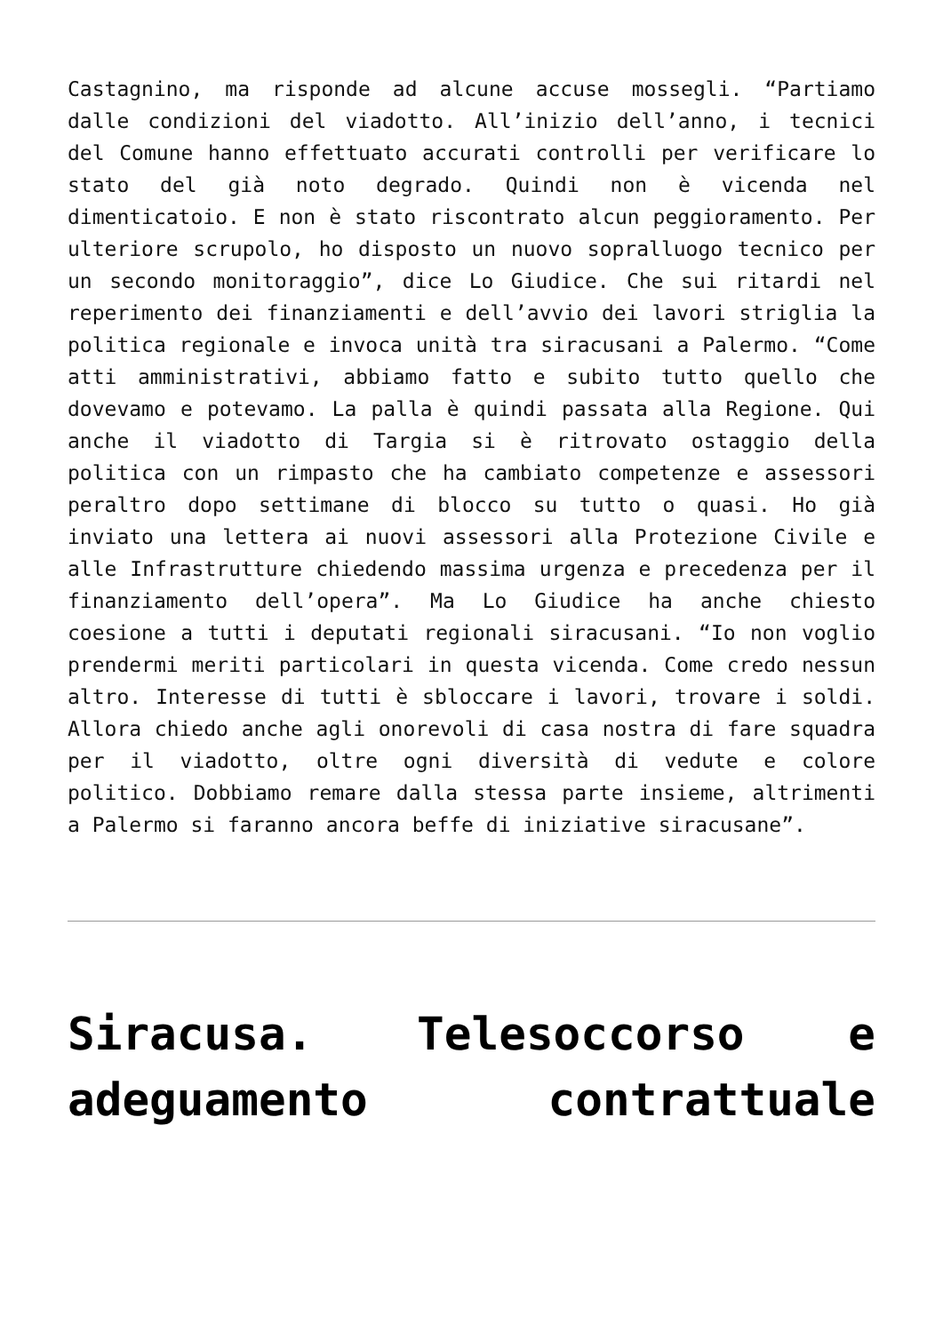Castagnino, ma risponde ad alcune accuse mossegli. “Partiamo dalle condizioni del viadotto. All’inizio dell’anno, i tecnici del Comune hanno effettuato accurati controlli per verificare lo stato del già noto degrado. Quindi non è vicenda nel dimenticatoio. E non è stato riscontrato alcun peggioramento. Per ulteriore scrupolo, ho disposto un nuovo sopralluogo tecnico per un secondo monitoraggio”, dice Lo Giudice. Che sui ritardi nel reperimento dei finanziamenti e dell’avvio dei lavori striglia la politica regionale e invoca unità tra siracusani a Palermo. “Come atti amministrativi, abbiamo fatto e subito tutto quello che dovevamo e potevamo. La palla è quindi passata alla Regione. Qui anche il viadotto di Targia si è ritrovato ostaggio della politica con un rimpasto che ha cambiato competenze e assessori peraltro dopo settimane di blocco su tutto o quasi. Ho già inviato una lettera ai nuovi assessori alla Protezione Civile e alle Infrastrutture chiedendo massima urgenza e precedenza per il finanziamento dell’opera”. Ma Lo Giudice ha anche chiesto coesione a tutti i deputati regionali siracusani. “Io non voglio prendermi meriti particolari in questa vicenda. Come credo nessun altro. Interesse di tutti è sbloccare i lavori, trovare i soldi. Allora chiedo anche agli onorevoli di casa nostra di fare squadra per il viadotto, oltre ogni diversità di vedute e colore politico. Dobbiamo remare dalla stessa parte insieme, altrimenti a Palermo si faranno ancora beffe di iniziative siracusane”.
Siracusa. Telesoccorso e adeguamento contrattuale